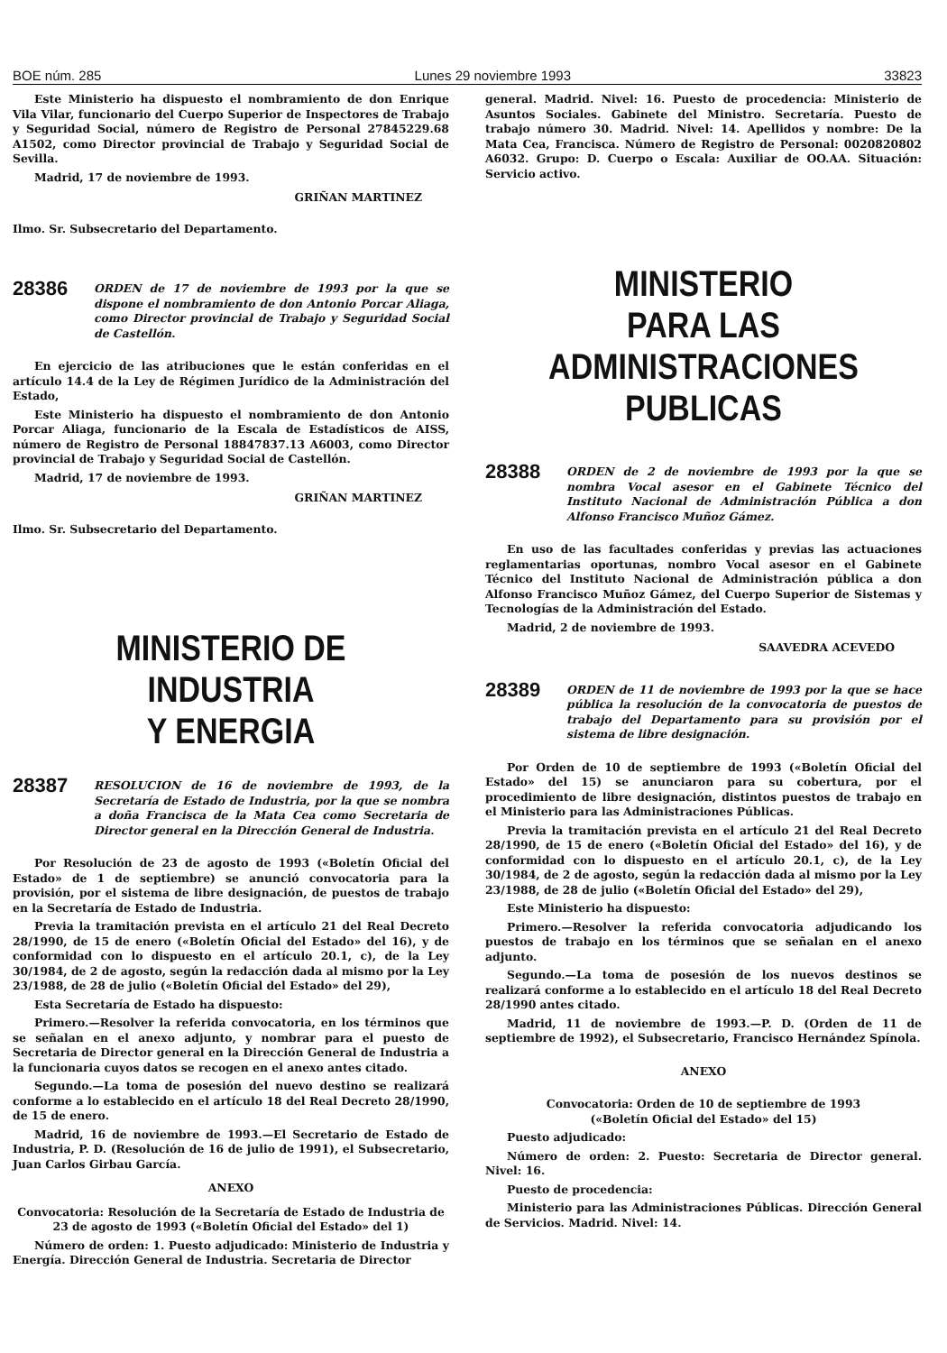BOE núm. 285 Lunes 29 noviembre 1993 33823
Este Ministerio ha dispuesto el nombramiento de don Enrique Vila Vilar, funcionario del Cuerpo Superior de Inspectores de Trabajo y Seguridad Social, número de Registro de Personal 27845229.68 A1502, como Director provincial de Trabajo y Seguridad Social de Sevilla.
Madrid, 17 de noviembre de 1993.
GRIÑAN MARTINEZ
Ilmo. Sr. Subsecretario del Departamento.
28386 ORDEN de 17 de noviembre de 1993 por la que se dispone el nombramiento de don Antonio Porcar Aliaga, como Director provincial de Trabajo y Seguridad Social de Castellón.
En ejercicio de las atribuciones que le están conferidas en el artículo 14.4 de la Ley de Régimen Jurídico de la Administración del Estado,
Este Ministerio ha dispuesto el nombramiento de don Antonio Porcar Aliaga, funcionario de la Escala de Estadísticos de AISS, número de Registro de Personal 18847837.13 A6003, como Director provincial de Trabajo y Seguridad Social de Castellón.
Madrid, 17 de noviembre de 1993.
GRIÑAN MARTINEZ
Ilmo. Sr. Subsecretario del Departamento.
MINISTERIO DE INDUSTRIA
Y ENERGIA
28387 RESOLUCION de 16 de noviembre de 1993, de la Secretaría de Estado de Industria, por la que se nombra a doña Francisca de la Mata Cea como Secretaria de Director general en la Dirección General de Industria.
Por Resolución de 23 de agosto de 1993 («Boletín Oficial del Estado» de 1 de septiembre) se anunció convocatoria para la provisión, por el sistema de libre designación, de puestos de trabajo en la Secretaría de Estado de Industria.
Previa la tramitación prevista en el artículo 21 del Real Decreto 28/1990, de 15 de enero («Boletín Oficial del Estado» del 16), y de conformidad con lo dispuesto en el artículo 20.1, c), de la Ley 30/1984, de 2 de agosto, según la redacción dada al mismo por la Ley 23/1988, de 28 de julio («Boletín Oficial del Estado» del 29),
Esta Secretaría de Estado ha dispuesto:
Primero.—Resolver la referida convocatoria, en los términos que se señalan en el anexo adjunto, y nombrar para el puesto de Secretaria de Director general en la Dirección General de Industria a la funcionaria cuyos datos se recogen en el anexo antes citado.
Segundo.—La toma de posesión del nuevo destino se realizará conforme a lo establecido en el artículo 18 del Real Decreto 28/1990, de 15 de enero.
Madrid, 16 de noviembre de 1993.—El Secretario de Estado de Industria, P. D. (Resolución de 16 de julio de 1991), el Subsecretario, Juan Carlos Girbau García.
ANEXO
Convocatoria: Resolución de la Secretaría de Estado de Industria de 23 de agosto de 1993 («Boletín Oficial del Estado» del 1)
Número de orden: 1. Puesto adjudicado: Ministerio de Industria y Energía. Dirección General de Industria. Secretaria de Director
general. Madrid. Nivel: 16. Puesto de procedencia: Ministerio de Asuntos Sociales. Gabinete del Ministro. Secretaría. Puesto de trabajo número 30. Madrid. Nivel: 14. Apellidos y nombre: De la Mata Cea, Francisca. Número de Registro de Personal: 0020820802 A6032. Grupo: D. Cuerpo o Escala: Auxiliar de OO.AA. Situación: Servicio activo.
MINISTERIO
PARA LAS ADMINISTRACIONES
PUBLICAS
28388 ORDEN de 2 de noviembre de 1993 por la que se nombra Vocal asesor en el Gabinete Técnico del Instituto Nacional de Administración Pública a don Alfonso Francisco Muñoz Gámez.
En uso de las facultades conferidas y previas las actuaciones reglamentarias oportunas, nombro Vocal asesor en el Gabinete Técnico del Instituto Nacional de Administración pública a don Alfonso Francisco Muñoz Gámez, del Cuerpo Superior de Sistemas y Tecnologías de la Administración del Estado.
Madrid, 2 de noviembre de 1993.
SAAVEDRA ACEVEDO
28389 ORDEN de 11 de noviembre de 1993 por la que se hace pública la resolución de la convocatoria de puestos de trabajo del Departamento para su provisión por el sistema de libre designación.
Por Orden de 10 de septiembre de 1993 («Boletín Oficial del Estado» del 15) se anunciaron para su cobertura, por el procedimiento de libre designación, distintos puestos de trabajo en el Ministerio para las Administraciones Públicas.
Previa la tramitación prevista en el artículo 21 del Real Decreto 28/1990, de 15 de enero («Boletín Oficial del Estado» del 16), y de conformidad con lo dispuesto en el artículo 20.1, c), de la Ley 30/1984, de 2 de agosto, según la redacción dada al mismo por la Ley 23/1988, de 28 de julio («Boletín Oficial del Estado» del 29),
Este Ministerio ha dispuesto:
Primero.—Resolver la referida convocatoria adjudicando los puestos de trabajo en los términos que se señalan en el anexo adjunto.
Segundo.—La toma de posesión de los nuevos destinos se realizará conforme a lo establecido en el artículo 18 del Real Decreto 28/1990 antes citado.
Madrid, 11 de noviembre de 1993.—P. D. (Orden de 11 de septiembre de 1992), el Subsecretario, Francisco Hernández Spínola.
ANEXO
Convocatoria: Orden de 10 de septiembre de 1993
(«Boletín Oficial del Estado» del 15)
Puesto adjudicado:
Número de orden: 2. Puesto: Secretaria de Director general. Nivel: 16.
Puesto de procedencia:
Ministerio para las Administraciones Públicas. Dirección General de Servicios. Madrid. Nivel: 14.